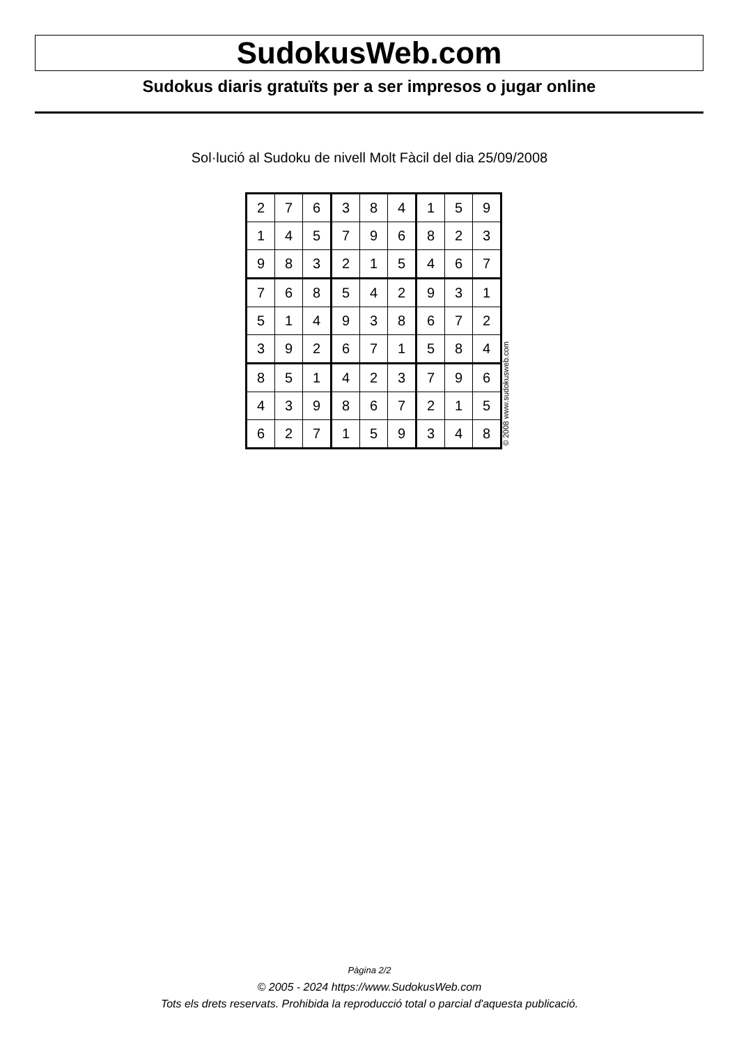SudokusWeb.com
Sudokus diaris gratuïts per a ser impresos o jugar online
Sol·lució al Sudoku de nivell Molt Fàcil del dia 25/09/2008
| 2 | 7 | 6 | 3 | 8 | 4 | 1 | 5 | 9 |
| 1 | 4 | 5 | 7 | 9 | 6 | 8 | 2 | 3 |
| 9 | 8 | 3 | 2 | 1 | 5 | 4 | 6 | 7 |
| 7 | 6 | 8 | 5 | 4 | 2 | 9 | 3 | 1 |
| 5 | 1 | 4 | 9 | 3 | 8 | 6 | 7 | 2 |
| 3 | 9 | 2 | 6 | 7 | 1 | 5 | 8 | 4 |
| 8 | 5 | 1 | 4 | 2 | 3 | 7 | 9 | 6 |
| 4 | 3 | 9 | 8 | 6 | 7 | 2 | 1 | 5 |
| 6 | 2 | 7 | 1 | 5 | 9 | 3 | 4 | 8 |
© 2008 www.sudokusweb.com
Pàgina 2/2
© 2005 - 2024 https://www.SudokusWeb.com
Tots els drets reservats. Prohibida la reproducció total o parcial d'aquesta publicació.